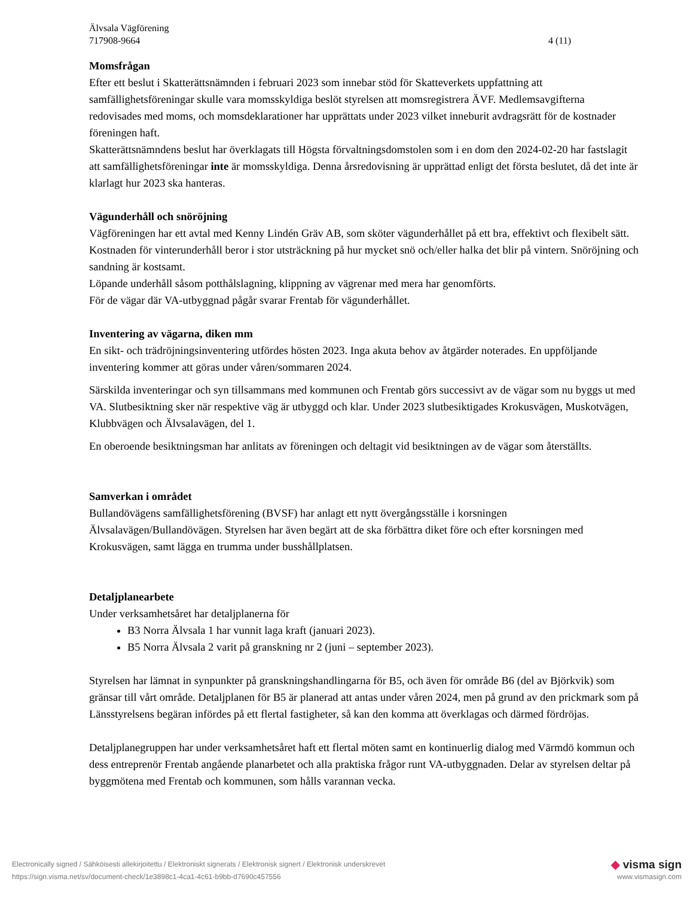Älvsala Vägförening
717908-9664 4 (11)
Momsfrågan
Efter ett beslut i Skatterättsnämnden i februari 2023 som innebar stöd för Skatteverkets uppfattning att samfällighetsföreningar skulle vara momsskyldiga beslöt styrelsen att momsregistrera ÄVF. Medlemsavgifterna redovisades med moms, och momsdeklarationer har upprättats under 2023 vilket inneburit avdragsrätt för de kostnader föreningen haft.
Skatterättsnämndens beslut har överklagats till Högsta förvaltningsdomstolen som i en dom den 2024-02-20 har fastslagit att samfällighetsföreningar inte är momsskyldiga. Denna årsredovisning är upprättad enligt det första beslutet, då det inte är klarlagt hur 2023 ska hanteras.
Vägunderhåll och snöröjning
Vägföreningen har ett avtal med Kenny Lindén Gräv AB, som sköter vägunderhållet på ett bra, effektivt och flexibelt sätt. Kostnaden för vinterunderhåll beror i stor utsträckning på hur mycket snö och/eller halka det blir på vintern. Snöröjning och sandning är kostsamt.
Löpande underhåll såsom potthålslagning, klippning av vägrenar med mera har genomförts.
För de vägar där VA-utbyggnad pågår svarar Frentab för vägunderhållet.
Inventering av vägarna, diken mm
En sikt- och trädröjningsinventering utfördes hösten 2023. Inga akuta behov av åtgärder noterades. En uppföljande inventering kommer att göras under våren/sommaren 2024.
Särskilda inventeringar och syn tillsammans med kommunen och Frentab görs successivt av de vägar som nu byggs ut med VA. Slutbesiktning sker när respektive väg är utbyggd och klar. Under 2023 slutbesiktigades Krokusvägen, Muskotvägen, Klubbvägen och Älvsalavägen, del 1.
En oberoende besiktningsman har anlitats av föreningen och deltagit vid besiktningen av de vägar som återställts.
Samverkan i området
Bullandövägens samfällighetsförening (BVSF) har anlagt ett nytt övergångsställe i korsningen Älvsalavägen/Bullandövägen. Styrelsen har även begärt att de ska förbättra diket före och efter korsningen med Krokusvägen, samt lägga en trumma under busshållplatsen.
Detaljplanearbete
Under verksamhetsåret har detaljplanerna för
B3 Norra Älvsala 1 har vunnit laga kraft (januari 2023).
B5 Norra Älvsala 2 varit på granskning nr 2 (juni – september 2023).
Styrelsen har lämnat in synpunkter på granskningshandlingarna för B5, och även för område B6 (del av Björkvik) som gränsar till vårt område. Detaljplanen för B5 är planerad att antas under våren 2024, men på grund av den prickmark som på Länsstyrelsens begäran infördes på ett flertal fastigheter, så kan den komma att överklagas och därmed fördröjas.
Detaljplanegruppen har under verksamhetsåret haft ett flertal möten samt en kontinuerlig dialog med Värmdö kommun och dess entreprenör Frentab angående planarbetet och alla praktiska frågor runt VA-utbyggnaden. Delar av styrelsen deltar på byggmötena med Frentab och kommunen, som hålls varannan vecka.
Electronically signed / Sähköisesti allekirjoitettu / Elektroniskt signerats / Elektronisk signert / Elektronisk underskrevet ◆ visma sign
https://sign.visma.net/sv/document-check/1e3898c1-4ca1-4c61-b9bb-d7690c457556 www.vismasign.com